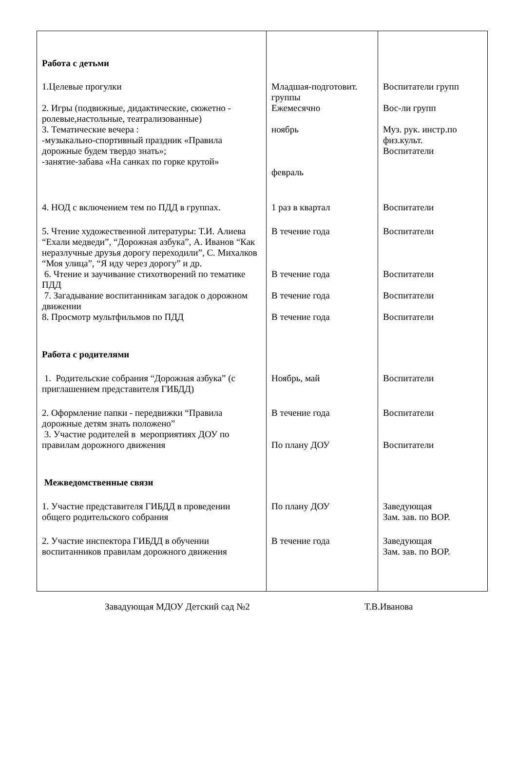| Работа с детьми | | |
| 1.Целевые прогулки | Младшая-подготовит. группы | Воспитатели групп |
| 2. Игры (подвижные, дидактические, сюжетно - ролевые,настольные, театрализованные) | Ежемесячно | Вос-ли групп |
| 3. Тематические вечера : -музыкально-спортивный праздник «Правила дорожные будем твердо знать»; -занятие-забава «На санках по горке крутой» | ноябрь февраль | Муз. рук. инстр.по физ.культ. Воспитатели |
| 4. НОД с включением тем по ПДД в группах. | 1 раз в квартал | Воспитатели |
| 5. Чтение художественной литературы: Т.И. Алиева “Ехали медведи”, “Дорожная азбука”, А. Иванов “Как неразлучные друзья дорогу переходили”, С. Михалков “Моя улица”, “Я иду через дорогу” и др. | В течение года | Воспитатели |
| 6. Чтение и заучивание стихотворений по тематике ПДД | В течение года | Воспитатели |
| 7. Загадывание воспитанникам загадок о дорожном движении | В течение года | Воспитатели |
| 8. Просмотр мультфильмов по ПДД | В течение года | Воспитатели |
| Работа с родителями | | |
| 1. Родительские собрания “Дорожная азбука” (с приглашением представителя ГИБДД) | Ноябрь, май | Воспитатели |
| 2. Оформление папки - передвижки “Правила дорожные детям знать положено” 3. Участие родителей в мероприятиях ДОУ по правилам дорожного движения | В течение года По плану ДОУ | Воспитатели Воспитатели |
| Межведомственные связи | | |
| 1. Участие представителя ГИБДД в проведении общего родительского собрания | По плану ДОУ | Заведующая Зам. зав. по ВОР. |
| 2. Участие инспектора ГИБДД в обучении воспитанников правилам дорожного движения | В течение года | Заведующая Зам. зав. по ВОР. |
Завадующая МДОУ Детский сад №2 Т.В.Иванова